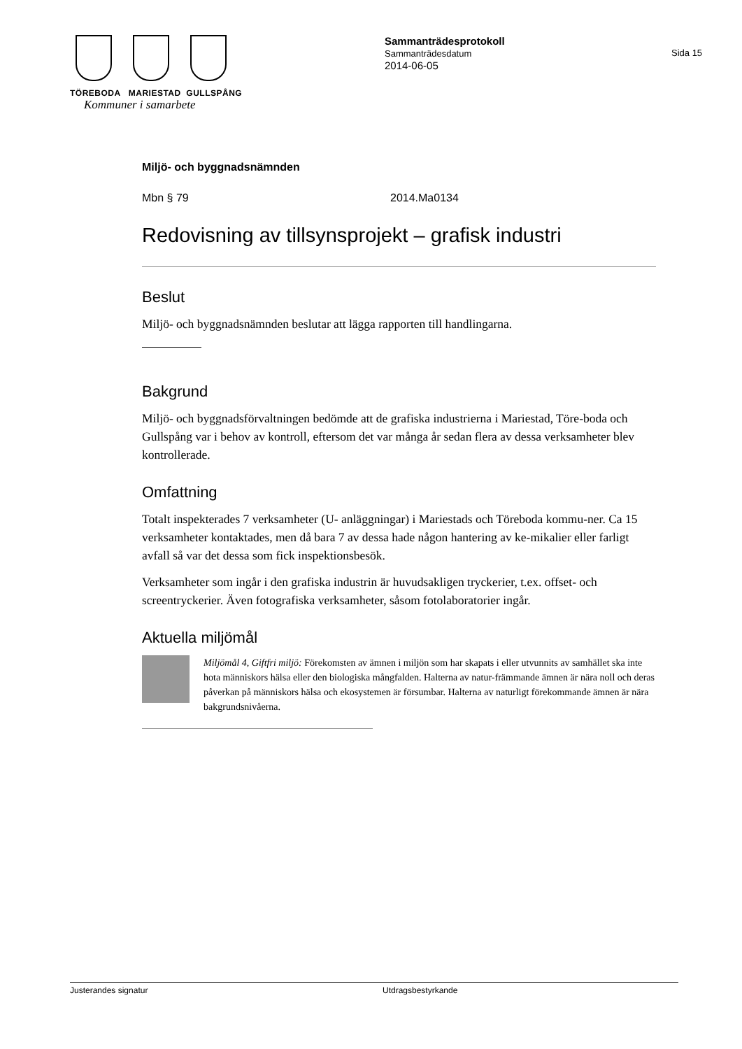TÖREBODA MARIESTAD GULLSPÅNG
Kommuner i samarbete
Sammanträdesprotokoll
Sammanträdesdatum
2014-06-05
Sida 15
Miljö- och byggnadsnämnden
Mbn § 79 2014.Ma0134
Redovisning av tillsynsprojekt – grafisk industri
Beslut
Miljö- och byggnadsnämnden beslutar att lägga rapporten till handlingarna.
Bakgrund
Miljö- och byggnadsförvaltningen bedömde att de grafiska industrierna i Mariestad, Töre-boda och Gullspång var i behov av kontroll, eftersom det var många år sedan flera av dessa verksamheter blev kontrollerade.
Omfattning
Totalt inspekterades 7 verksamheter (U- anläggningar) i Mariestads och Töreboda kommu-ner. Ca 15 verksamheter kontaktades, men då bara 7 av dessa hade någon hantering av ke-mikalier eller farligt avfall så var det dessa som fick inspektionsbesök.
Verksamheter som ingår i den grafiska industrin är huvudsakligen tryckerier, t.ex. offset- och screentryckerier. Även fotografiska verksamheter, såsom fotolaboratorier ingår.
Aktuella miljömål
Miljömål 4, Giftfri miljö: Förekomsten av ämnen i miljön som har skapats i eller utvunnits av samhället ska inte hota människors hälsa eller den biologiska mångfalden. Halterna av natur-främmande ämnen är nära noll och deras påverkan på människors hälsa och ekosystemen är försumbar. Halterna av naturligt förekommande ämnen är nära bakgrundsnivåerna.
Justerandes signatur Utdragsbestyrkande